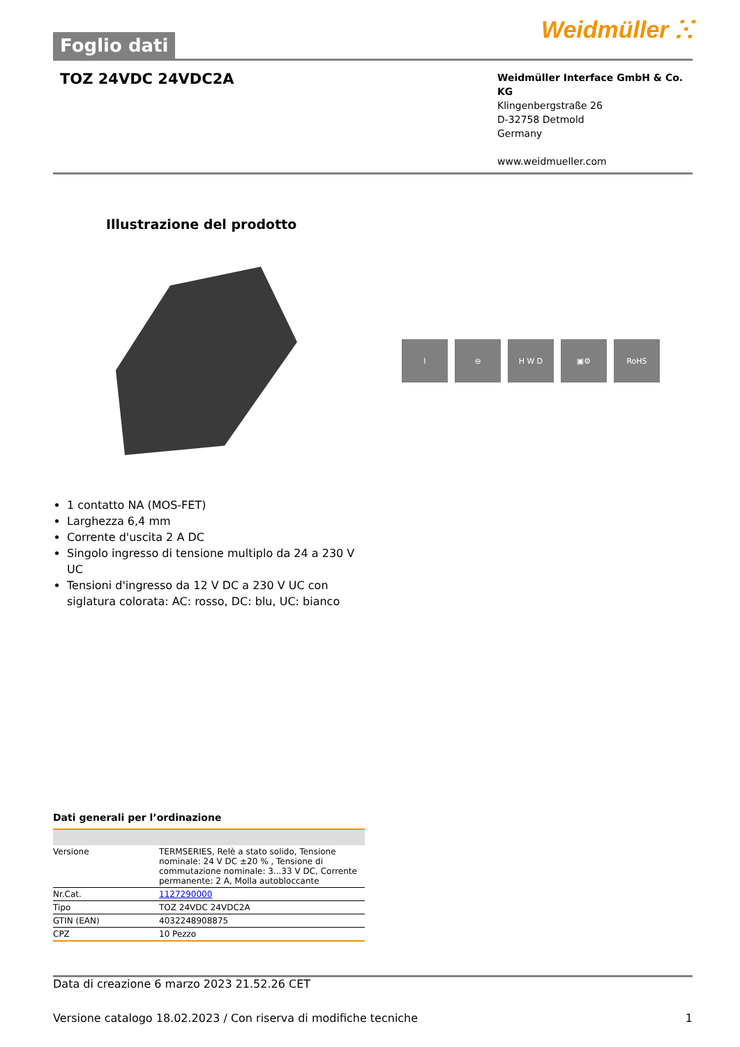Foglio dati
Weidmüller ⵘ
TOZ 24VDC 24VDC2A
Weidmüller Interface GmbH & Co. KG
Klingenbergstraße 26
D-32758 Detmold
Germany
www.weidmueller.com
Illustrazione del prodotto
⌇ ⊖ H W D ▣⚙ RoHS
1 contatto NA (MOS-FET)
Larghezza 6,4 mm
Corrente d'uscita 2 A DC
Singolo ingresso di tensione multiplo da 24 a 230 V UC
Tensioni d'ingresso da 12 V DC a 230 V UC con siglatura colorata: AC: rosso, DC: blu, UC: bianco
Dati generali per l’ordinazione
| Versione | TERMSERIES, Relè a stato solido, Tensione nominale: 24 V DC ±20 % , Tensione di commutazione nominale: 3...33 V DC, Corrente permanente: 2 A, Molla autobloccante |
| Nr.Cat. | 1127290000 |
| Tipo | TOZ 24VDC 24VDC2A |
| GTIN (EAN) | 4032248908875 |
| CPZ | 10 Pezzo |
Data di creazione 6 marzo 2023 21.52.26 CET
Versione catalogo 18.02.2023 / Con riserva di modifiche tecniche 1